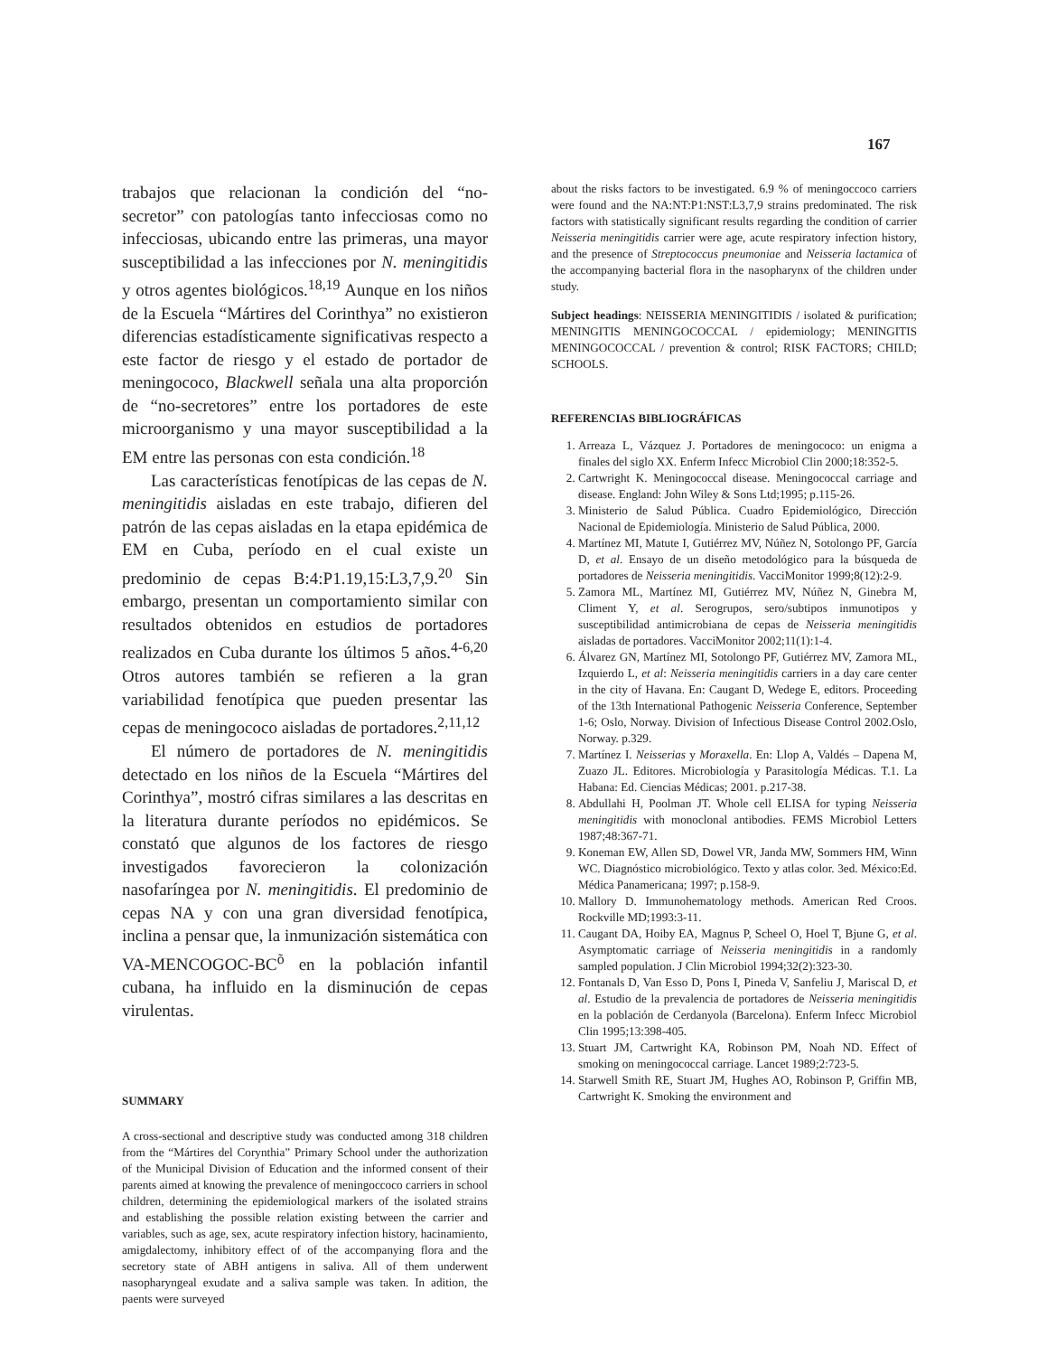167
trabajos que relacionan la condición del “no-secretor” con patologías tanto infecciosas como no infecciosas, ubicando entre las primeras, una mayor susceptibilidad a las infecciones por N. meningitidis y otros agentes biológicos.<sup>18,19</sup> Aunque en los niños de la Escuela “Mártires del Corinthya” no existieron diferencias estadísticamente significativas respecto a este factor de riesgo y el estado de portador de meningococo, Blackwell señala una alta proporción de “no-secretores” entre los portadores de este microorganismo y una mayor susceptibilidad a la EM entre las personas con esta condición.<sup>18</sup>
Las características fenotípicas de las cepas de N. meningitidis aisladas en este trabajo, difieren del patrón de las cepas aisladas en la etapa epidémica de EM en Cuba, período en el cual existe un predominio de cepas B:4:P1.19,15:L3,7,9.<sup>20</sup> Sin embargo, presentan un comportamiento similar con resultados obtenidos en estudios de portadores realizados en Cuba durante los últimos 5 años.<sup>4-6,20</sup> Otros autores también se refieren a la gran variabilidad fenotípica que pueden presentar las cepas de meningococo aisladas de portadores.<sup>2,11,12</sup>
El número de portadores de N. meningitidis detectado en los niños de la Escuela “Mártires del Corinthya”, mostró cifras similares a las descritas en la literatura durante períodos no epidémicos. Se constató que algunos de los factores de riesgo investigados favorecieron la colonización nasofaríngea por N. meningitidis. El predominio de cepas NA y con una gran diversidad fenotípica, inclina a pensar que, la inmunización sistemática con VA-MENCOGOC-BC<sup>õ</sup> en la población infantil cubana, ha influido en la disminución de cepas virulentas.
SUMMARY
A cross-sectional and descriptive study was conducted among 318 children from the “Mártires del Corynthia” Primary School under the authorization of the Municipal Division of Education and the informed consent of their parents aimed at knowing the prevalence of meningoccoco carriers in school children, determining the epidemiological markers of the isolated strains and establishing the possible relation existing between the carrier and variables, such as age, sex, acute respiratory infection history, hacinamiento, amigdalectomy, inhibitory effect of of the accompanying flora and the secretory state of ABH antigens in saliva. All of them underwent nasopharyngeal exudate and a saliva sample was taken. In adition, the paents were surveyed
about the risks factors to be investigated. 6.9 % of meningoccoco carriers were found and the NA:NT:P1:NST:L3,7,9 strains predominated. The risk factors with statistically significant results regarding the condition of carrier Neisseria meningitidis carrier were age, acute respiratory infection history, and the presence of Streptococcus pneumoniae and Neisseria lactamica of the accompanying bacterial flora in the nasopharynx of the children under study.
Subject headings: NEISSERIA MENINGITIDIS / isolated & purification; MENINGITIS MENINGOCOCCAL / epidemiology; MENINGITIS MENINGOCOCCAL / prevention & control; RISK FACTORS; CHILD; SCHOOLS.
REFERENCIAS BIBLIOGRÁFICAS
1. Arreaza L, Vázquez J. Portadores de meningococo: un enigma a finales del siglo XX. Enferm Infecc Microbiol Clin 2000;18:352-5.
2. Cartwright K. Meningococcal disease. Meningococcal carriage and disease. England: John Wiley & Sons Ltd;1995; p.115-26.
3. Ministerio de Salud Pública. Cuadro Epidemiológico, Dirección Nacional de Epidemiología. Ministerio de Salud Pública, 2000.
4. Martínez MI, Matute I, Gutiérrez MV, Núñez N, Sotolongo PF, García D, et al. Ensayo de un diseño metodológico para la búsqueda de portadores de Neisseria meningitidis. VacciMonitor 1999;8(12):2-9.
5. Zamora ML, Martínez MI, Gutiérrez MV, Núñez N, Ginebra M, Climent Y, et al. Serogrupos, sero/subtipos inmunotipos y susceptibilidad antimicrobiana de cepas de Neisseria meningitidis aisladas de portadores. VacciMonitor 2002;11(1):1-4.
6. Álvarez GN, Martínez MI, Sotolongo PF, Gutiérrez MV, Zamora ML, Izquierdo L, et al: Neisseria meningitidis carriers in a day care center in the city of Havana. En: Caugant D, Wedege E, editors. Proceeding of the 13th International Pathogenic Neisseria Conference, September 1-6; Oslo, Norway. Division of Infectious Disease Control 2002.Oslo, Norway. p.329.
7. Martínez I. Neisserias y Moraxella. En: Llop A, Valdés – Dapena M, Zuazo JL. Editores. Microbiología y Parasitología Médicas. T.1. La Habana: Ed. Ciencias Médicas; 2001. p.217-38.
8. Abdullahi H, Poolman JT. Whole cell ELISA for typing Neisseria meningitidis with monoclonal antibodies. FEMS Microbiol Letters 1987;48:367-71.
9. Koneman EW, Allen SD, Dowel VR, Janda MW, Sommers HM, Winn WC. Diagnóstico microbiológico. Texto y atlas color. 3ed. México:Ed. Médica Panamericana; 1997; p.158-9.
10. Mallory D. Immunohematology methods. American Red Croos. Rockville MD;1993:3-11.
11. Caugant DA, Hoiby EA, Magnus P, Scheel O, Hoel T, Bjune G, et al. Asymptomatic carriage of Neisseria meningitidis in a randomly sampled population. J Clin Microbiol 1994;32(2):323-30.
12. Fontanals D, Van Esso D, Pons I, Pineda V, Sanfeliu J, Mariscal D, et al. Estudio de la prevalencia de portadores de Neisseria meningitidis en la población de Cerdanyola (Barcelona). Enferm Infecc Microbiol Clin 1995;13:398-405.
13. Stuart JM, Cartwright KA, Robinson PM, Noah ND. Effect of smoking on meningococcal carriage. Lancet 1989;2:723-5.
14. Starwell Smith RE, Stuart JM, Hughes AO, Robinson P, Griffin MB, Cartwright K. Smoking the environment and